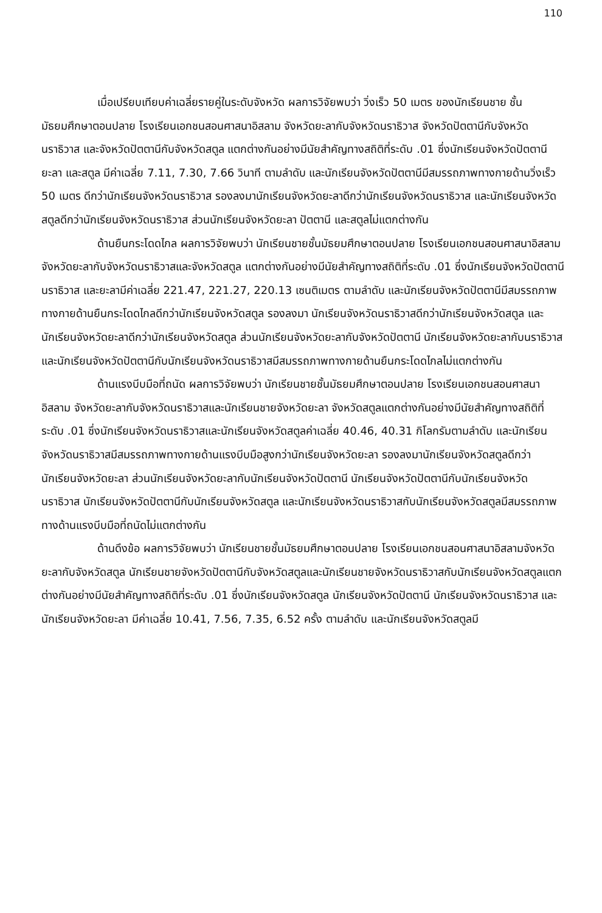110
เมื่อเปรียบเทียบค่าเฉลี่ยรายคู่ในระดับจังหวัด ผลการวิจัยพบว่า วิ่งเร็ว 50 เมตร ของนักเรียนชาย ชั้นมัธยมศึกษาตอนปลาย โรงเรียนเอกชนสอนศาสนาอิสลาม จังหวัดยะลากับจังหวัดนราธิวาส จังหวัดปัตตานีกับจังหวัดนราธิวาส และจังหวัดปัตตานีกับจังหวัดสตูล แตกต่างกันอย่างมีนัยสำคัญทางสถิติที่ระดับ .01 ซึ่งนักเรียนจังหวัดปัตตานี ยะลา และสตูล มีค่าเฉลี่ย 7.11, 7.30, 7.66 วินาที ตามลำดับ และนักเรียนจังหวัดปัตตานีมีสมรรถภาพทางกายด้านวิ่งเร็ว 50 เมตร ดีกว่านักเรียนจังหวัดนราธิวาส รองลงมานักเรียนจังหวัดยะลาดีกว่านักเรียนจังหวัดนราธิวาส และนักเรียนจังหวัดสตูลดีกว่านักเรียนจังหวัดนราธิวาส ส่วนนักเรียนจังหวัดยะลา ปัตตานี และสตูลไม่แตกต่างกัน
ด้านยืนกระโดดไกล ผลการวิจัยพบว่า นักเรียนชายชั้นมัธยมศึกษาตอนปลาย โรงเรียนเอกชนสอนศาสนาอิสลาม จังหวัดยะลากับจังหวัดนราธิวาสและจังหวัดสตูล แตกต่างกันอย่างมีนัยสำคัญทางสถิติที่ระดับ .01 ซึ่งนักเรียนจังหวัดปัตตานี นราธิวาส และยะลามีค่าเฉลี่ย 221.47, 221.27, 220.13 เซนติเมตร ตามลำดับ และนักเรียนจังหวัดปัตตานีมีสมรรถภาพทางกายด้านยืนกระโดดไกลดีกว่านักเรียนจังหวัดสตูล รองลงมา นักเรียนจังหวัดนราธิวาสดีกว่านักเรียนจังหวัดสตูล และนักเรียนจังหวัดยะลาดีกว่านักเรียนจังหวัดสตูล ส่วนนักเรียนจังหวัดยะลากับจังหวัดปัตตานี นักเรียนจังหวัดยะลากับนราธิวาส และนักเรียนจังหวัดปัตตานีกับนักเรียนจังหวัดนราธิวาสมีสมรรถภาพทางกายด้านยืนกระโดดไกลไม่แตกต่างกัน
ด้านแรงบีบมือที่ถนัด ผลการวิจัยพบว่า นักเรียนชายชั้นมัธยมศึกษาตอนปลาย โรงเรียนเอกชนสอนศาสนาอิสลาม จังหวัดยะลากับจังหวัดนราธิวาสและนักเรียนชายจังหวัดยะลา จังหวัดสตูลแตกต่างกันอย่างมีนัยสำคัญทางสถิติที่ระดับ .01 ซึ่งนักเรียนจังหวัดนราธิวาสและนักเรียนจังหวัดสตูลค่าเฉลี่ย 40.46, 40.31 กิโลกรัมตามลำดับ และนักเรียนจังหวัดนราธิวาสมีสมรรถภาพทางกายด้านแรงบีบมือสูงกว่านักเรียนจังหวัดยะลา รองลงมานักเรียนจังหวัดสตูลดีกว่านักเรียนจังหวัดยะลา ส่วนนักเรียนจังหวัดยะลากับนักเรียนจังหวัดปัตตานี นักเรียนจังหวัดปัตตานีกับนักเรียนจังหวัดนราธิวาส นักเรียนจังหวัดปัตตานีกับนักเรียนจังหวัดสตูล และนักเรียนจังหวัดนราธิวาสกับนักเรียนจังหวัดสตูลมีสมรรถภาพทางด้านแรงบีบมือที่ถนัดไม่แตกต่างกัน
ด้านดึงข้อ ผลการวิจัยพบว่า นักเรียนชายชั้นมัธยมศึกษาตอนปลาย โรงเรียนเอกชนสอนศาสนาอิสลามจังหวัดยะลากับจังหวัดสตูล นักเรียนชายจังหวัดปัตตานีกับจังหวัดสตูลและนักเรียนชายจังหวัดนราธิวาสกับนักเรียนจังหวัดสตูลแตกต่างกันอย่างมีนัยสำคัญทางสถิติที่ระดับ .01 ซึ่งนักเรียนจังหวัดสตูล นักเรียนจังหวัดปัตตานี นักเรียนจังหวัดนราธิวาส และนักเรียนจังหวัดยะลา มีค่าเฉลี่ย 10.41, 7.56, 7.35, 6.52 ครั้ง ตามลำดับ และนักเรียนจังหวัดสตูลมี